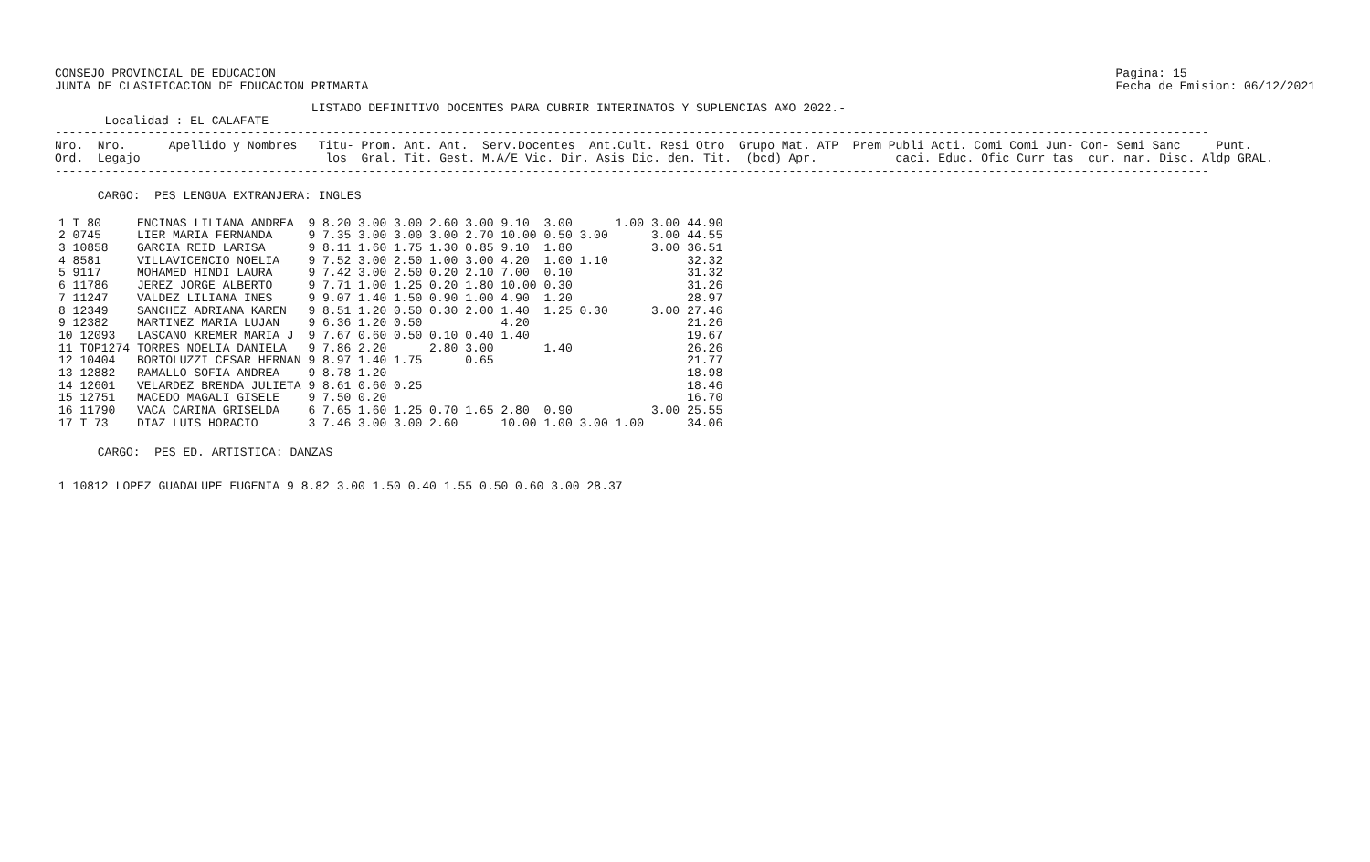CONSEJO PROVINCIAL DE EDUCACION
JUNTA DE CLASIFICACION DE EDUCACION PRIMARIA
Pagina: 15
Fecha de Emision: 06/12/2021
                                    LISTADO DEFINITIVO DOCENTES PARA CUBRIR INTERINATOS Y SUPLENCIAS A¥O 2022.-
       Localidad : EL CALAFATE
------------------------------------------------------------------------------------------------------------------------------------------------------------------
Nro.  Nro.      Apellido y Nombres   Titu- Prom. Ant. Ant.  Serv.Docentes  Ant.Cult. Resi Otro  Grupo Mat. ATP  Prem Publi Acti. Comi Comi Jun- Con- Semi Sanc     Punt.
Ord.  Legajo                          los  Gral. Tit. Gest. M.A/E Vic. Dir. Asis Dic. den. Tit.  (bcd) Apr.           caci. Educ. Ofic Curr tas  cur. nar. Disc. Aldp GRAL.
------------------------------------------------------------------------------------------------------------------------------------------------------------------

      CARGO:  PES LENGUA EXTRANJERA: INGLES
| 1 T 80 | ENCINAS LILIANA ANDREA | 9 8.20 3.00 3.00 2.60 | 3.00 | 9.10 | 3.00 | 1.00 | 3.00 | 44.90 |
| 2 0745 | LIER MARIA FERNANDA | 9 7.35 3.00 3.00 3.00 | 2.70 | 10.00 | 0.50 3.00 | | 3.00 | 44.55 |
| 3 10858 | GARCIA REID LARISA | 9 8.11 1.60 1.75 1.30 | 0.85 | 9.10 | 1.80 | | 3.00 | 36.51 |
| 4 8581 | VILLAVICENCIO NOELIA | 9 7.52 3.00 2.50 1.00 | 3.00 | 4.20 | 1.00 1.10 | | | 32.32 |
| 5 9117 | MOHAMED HINDI LAURA | 9 7.42 3.00 2.50 0.20 | 2.10 | 7.00 | 0.10 | | | 31.32 |
| 6 11786 | JEREZ JORGE ALBERTO | 9 7.71 1.00 1.25 0.20 | 1.80 | 10.00 | 0.30 | | | 31.26 |
| 7 11247 | VALDEZ LILIANA INES | 9 9.07 1.40 1.50 0.90 | 1.00 | 4.90 | 1.20 | | | 28.97 |
| 8 12349 | SANCHEZ ADRIANA KAREN | 9 8.51 1.20 0.50 0.30 | 2.00 | 1.40 | 1.25 0.30 | | 3.00 | 27.46 |
| 9 12382 | MARTINEZ MARIA LUJAN | 9 6.36 1.20 0.50 | | 4.20 | | | | 21.26 |
| 10 12093 | LASCANO KREMER MARIA J | 9 7.67 0.60 0.50 0.10 | 0.40 | 1.40 | | | | 19.67 |
| 11 TOP1274 | TORRES NOELIA DANIELA | 9 7.86 2.20 2.80 | 3.00 | | 1.40 | | | 26.26 |
| 12 10404 | BORTOLUZZI CESAR HERNAN | 9 8.97 1.40 1.75 | 0.65 | | | | | 21.77 |
| 13 12882 | RAMALLO SOFIA ANDREA | 9 8.78 1.20 | | | | | | 18.98 |
| 14 12601 | VELARDEZ BRENDA JULIETA | 9 8.61 0.60 0.25 | | | | | | 18.46 |
| 15 12751 | MACEDO MAGALI GISELE | 9 7.50 0.20 | | | | | | 16.70 |
| 16 11790 | VACA CARINA GRISELDA | 6 7.65 1.60 1.25 0.70 | 1.65 | 2.80 | 0.90 | | 3.00 | 25.55 |
| 17 T 73 | DIAZ LUIS HORACIO | 3 7.46 3.00 3.00 2.60 | | 10.00 | 1.00 3.00 | 1.00 | | 34.06 |
      CARGO:  PES ED. ARTISTICA: DANZAS
| 1 10812 | LOPEZ GUADALUPE EUGENIA | 9 8.82 3.00 1.50 0.40 | 1.55 | 0.50 0.60 | 3.00 | 28.37 |